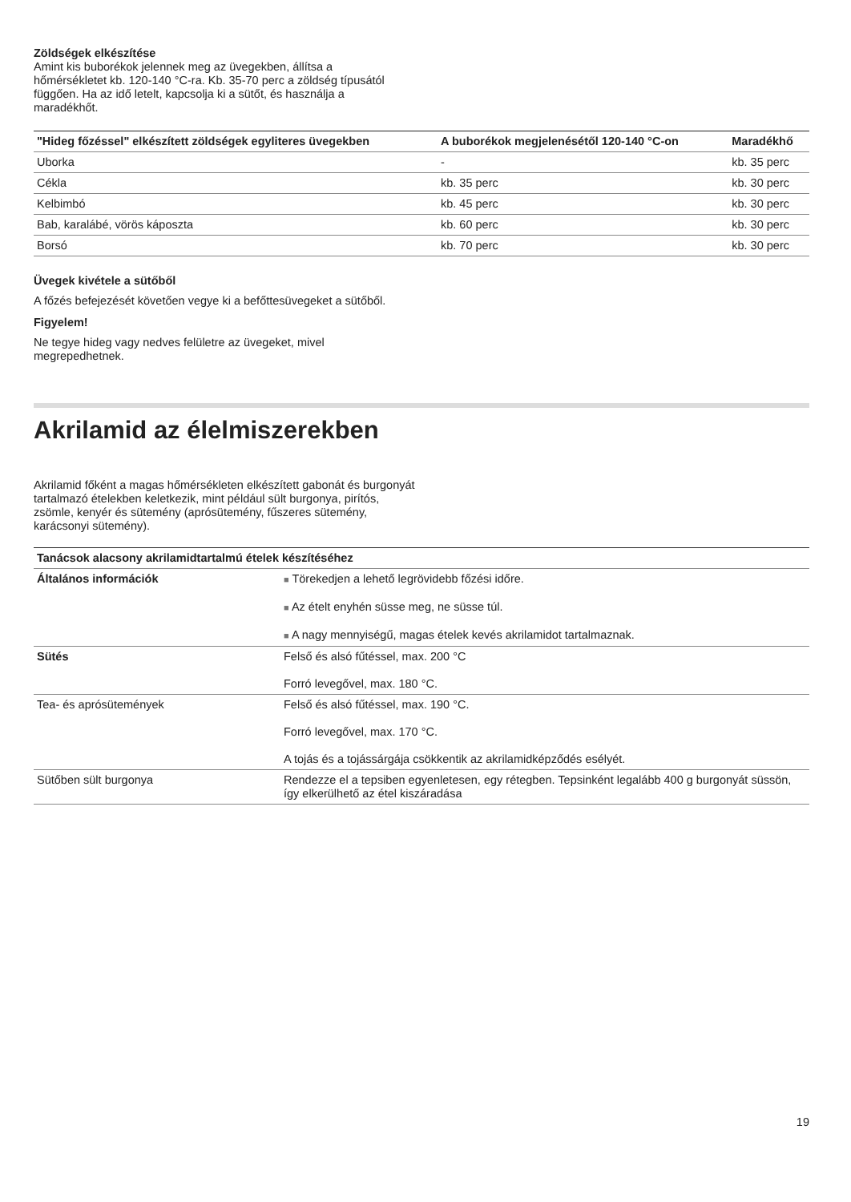Zöldségek elkészítése
Amint kis buborékok jelennek meg az üvegekben, állítsa a hőmérsékletet kb. 120-140 °C-ra. Kb. 35-70 perc a zöldség típusától függően. Ha az idő letelt, kapcsolja ki a sütőt, és használja a maradékhőt.
| "Hideg főzéssel" elkészített zöldségek egyliteres üvegekben | A buborékok megjelenésétől 120-140 °C-on | Maradékhő |
| --- | --- | --- |
| Uborka | - | kb. 35 perc |
| Cékla | kb. 35 perc | kb. 30 perc |
| Kelbimbó | kb. 45 perc | kb. 30 perc |
| Bab, karalábé, vörös káposzta | kb. 60 perc | kb. 30 perc |
| Borsó | kb. 70 perc | kb. 30 perc |
Üvegek kivétele a sütőből
A főzés befejezését követően vegye ki a befőttesüvegeket a sütőből.
Figyelem!
Ne tegye hideg vagy nedves felületre az üvegeket, mivel megrepedhetnek.
Akrilamid az élelmiszerekben
Akrilamid főként a magas hőmérsékleten elkészített gabonát és burgonyát tartalmazó ételekben keletkezik, mint például sült burgonya, pirítós, zsömle, kenyér és sütemény (aprósütemény, fűszeres sütemény, karácsonyi sütemény).
| Tanácsok alacsony akrilamidtartalmú ételek készítéséhez | |
| --- | --- |
| Általános információk | ■ Törekedjen a lehető legrövidebb főzési időre. ■ Az ételt enyhén süsse meg, ne süsse túl. ■ A nagy mennyiségű, magas ételek kevés akrilamidot tartalmaznak. |
| Sütés | Felső és alsó fűtéssel, max. 200 °C Forró levegővel, max. 180 °C. |
| Tea- és aprósütemények | Felső és alsó fűtéssel, max. 190 °C. Forró levegővel, max. 170 °C. A tojás és a tojássárgája csökkentik az akrilamidképződés esélyét. |
| Sütőben sült burgonya | Rendezze el a tepsiben egyenletesen, egy rétegben. Tepsinként legalább 400 g burgonyát süssön, így elkerülhető az étel kiszáradása |
19